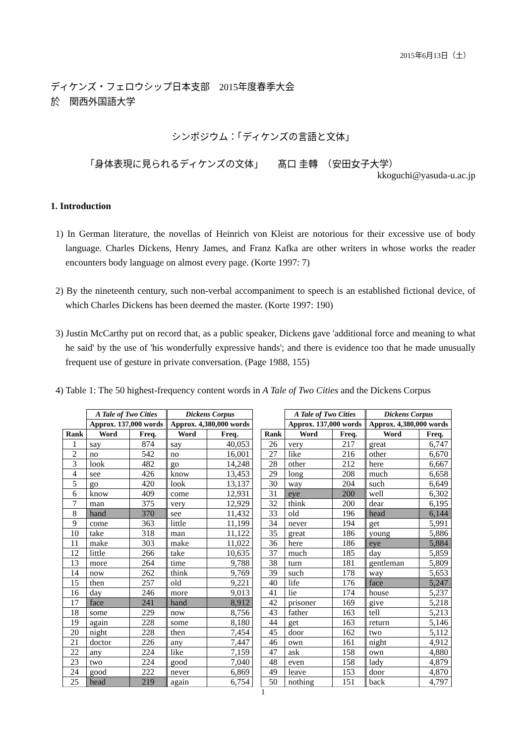2015年6月13日（土）
ディケンズ・フェロウシップ日本支部　2015年度春季大会
於　関西外国語大学
シンポジウム：「ディケンズの言語と文体」
「身体表現に見られるディケンズの文体」　　髙口 圭轉　（安田女子大学）
kkoguchi@yasuda-u.ac.jp
1. Introduction
1) In German literature, the novellas of Heinrich von Kleist are notorious for their excessive use of body language. Charles Dickens, Henry James, and Franz Kafka are other writers in whose works the reader encounters body language on almost every page. (Korte 1997: 7)
2) By the nineteenth century, such non-verbal accompaniment to speech is an established fictional device, of which Charles Dickens has been deemed the master. (Korte 1997: 190)
3) Justin McCarthy put on record that, as a public speaker, Dickens gave 'additional force and meaning to what he said' by the use of 'his wonderfully expressive hands'; and there is evidence too that he made unusually frequent use of gesture in private conversation. (Page 1988, 155)
4) Table 1: The 50 highest-frequency content words in A Tale of Two Cities and the Dickens Corpus
| | A Tale of Two Cities | | Dickens Corpus | |
| --- | --- | --- | --- | --- |
| | Approx. 137,000 words | | Approx. 4,380,000 words | |
| Rank | Word | Freq. | Word | Freq. |
| 1 | say | 874 | say | 40,053 |
| 2 | no | 542 | no | 16,001 |
| 3 | look | 482 | go | 14,248 |
| 4 | see | 426 | know | 13,453 |
| 5 | go | 420 | look | 13,137 |
| 6 | know | 409 | come | 12,931 |
| 7 | man | 375 | very | 12,929 |
| 8 | hand | 370 | see | 11,432 |
| 9 | come | 363 | little | 11,199 |
| 10 | take | 318 | man | 11,122 |
| 11 | make | 303 | make | 11,022 |
| 12 | little | 266 | take | 10,635 |
| 13 | more | 264 | time | 9,788 |
| 14 | now | 262 | think | 9,769 |
| 15 | then | 257 | old | 9,221 |
| 16 | day | 246 | more | 9,013 |
| 17 | face | 241 | hand | 8,912 |
| 18 | some | 229 | now | 8,756 |
| 19 | again | 228 | some | 8,180 |
| 20 | night | 228 | then | 7,454 |
| 21 | doctor | 226 | any | 7,447 |
| 22 | any | 224 | like | 7,159 |
| 23 | two | 224 | good | 7,040 |
| 24 | good | 222 | never | 6,869 |
| 25 | head | 219 | again | 6,754 |
| | A Tale of Two Cities | | Dickens Corpus | |
| --- | --- | --- | --- | --- |
| | Approx. 137,000 words | | Approx. 4,380,000 words | |
| Rank | Word | Freq. | Word | Freq. |
| 26 | very | 217 | great | 6,747 |
| 27 | like | 216 | other | 6,670 |
| 28 | other | 212 | here | 6,667 |
| 29 | long | 208 | much | 6,658 |
| 30 | way | 204 | such | 6,649 |
| 31 | eye | 200 | well | 6,302 |
| 32 | think | 200 | dear | 6,195 |
| 33 | old | 196 | head | 6,144 |
| 34 | never | 194 | get | 5,991 |
| 35 | great | 186 | young | 5,886 |
| 36 | here | 186 | eye | 5,884 |
| 37 | much | 185 | day | 5,859 |
| 38 | turn | 181 | gentleman | 5,809 |
| 39 | such | 178 | way | 5,653 |
| 40 | life | 176 | face | 5,247 |
| 41 | lie | 174 | house | 5,237 |
| 42 | prisoner | 169 | give | 5,218 |
| 43 | father | 163 | tell | 5,213 |
| 44 | get | 163 | return | 5,146 |
| 45 | door | 162 | two | 5,112 |
| 46 | own | 161 | night | 4,912 |
| 47 | ask | 158 | own | 4,880 |
| 48 | even | 158 | lady | 4,879 |
| 49 | leave | 153 | door | 4,870 |
| 50 | nothing | 151 | back | 4,797 |
1